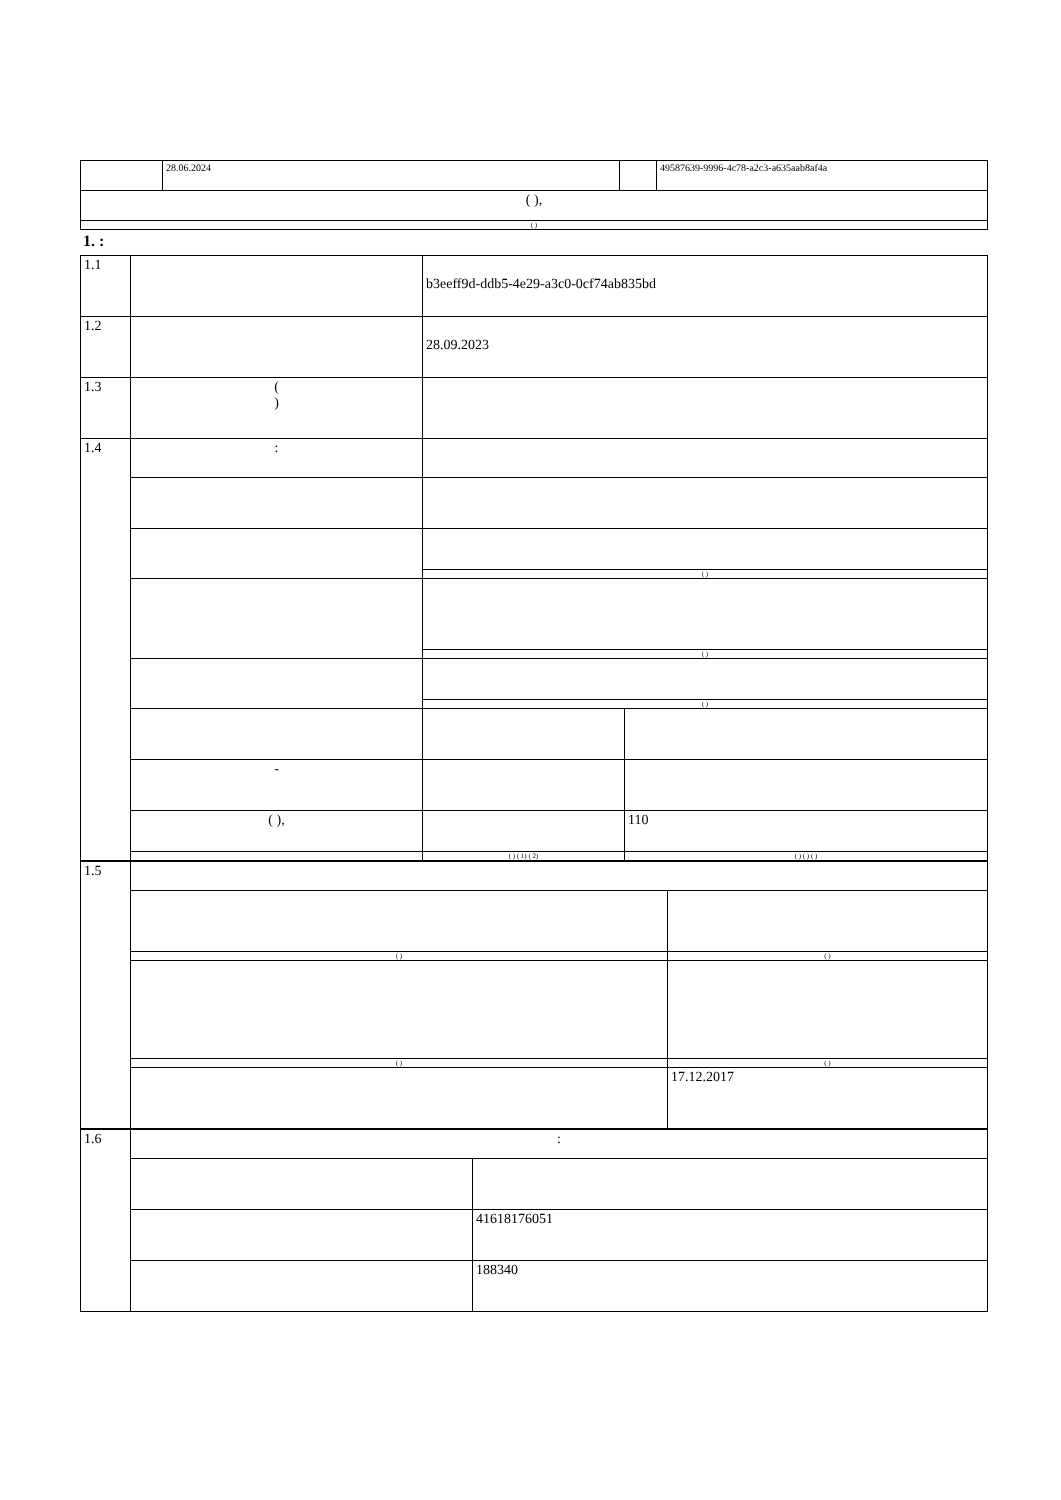| | 28.06.2024 | | 49587639-9996-4c78-a2c3-a635aab8af4a |
| ( ), | | | |
| ( ) | | | |
1. :
| 1.1 | | b3eeff9d-ddb5-4e29-a3c0-0cf74ab835bd | |
| 1.2 | | 28.09.2023 | |
| 1.3 | ( ) | | |
| 1.4 | : | | |
| | | ( ) | |
| | | ( ) | |
| | | ( ) | |
| | - | | |
| | ( ), | | 110 |
| | | ( ) ( 1) ( 2) | ( ) ( ) ( ) |
| 1.5 | | |
| | ( ) | ( ) |
| | ( ) | ( ) |
| | | 17.12.2017 |
| 1.6 | : | |
| | | 41618176051 |
| | | 188340 |